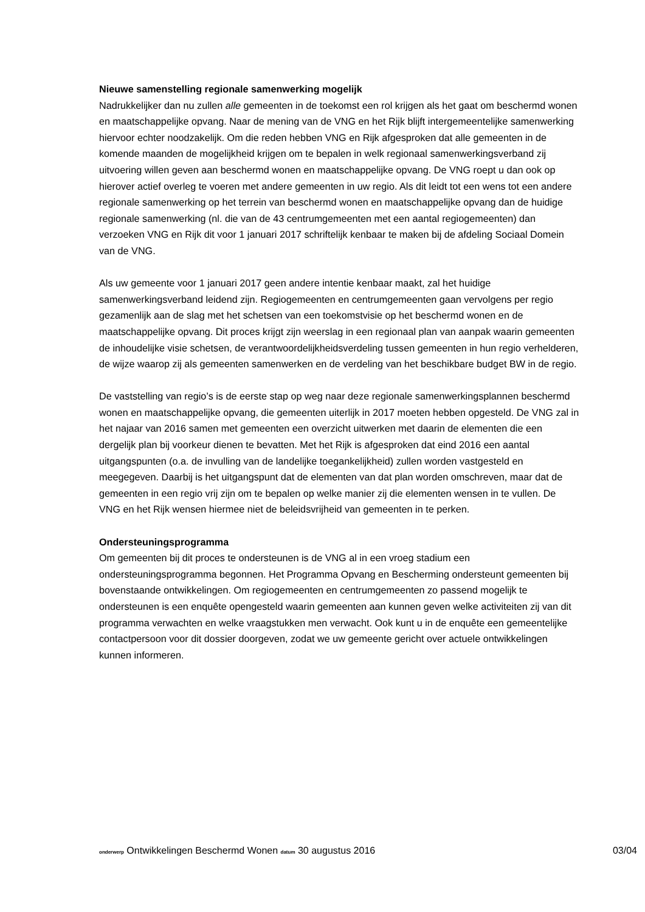Nieuwe samenstelling regionale samenwerking mogelijk
Nadrukkelijker dan nu zullen alle gemeenten in de toekomst een rol krijgen als het gaat om beschermd wonen en maatschappelijke opvang. Naar de mening van de VNG en het Rijk blijft intergemeentelijke samenwerking hiervoor echter noodzakelijk. Om die reden hebben VNG en Rijk afgesproken dat alle gemeenten in de komende maanden de mogelijkheid krijgen om te bepalen in welk regionaal samenwerkingsverband zij uitvoering willen geven aan beschermd wonen en maatschappelijke opvang. De VNG roept u dan ook op hierover actief overleg te voeren met andere gemeenten in uw regio. Als dit leidt tot een wens tot een andere regionale samenwerking op het terrein van beschermd wonen en maatschappelijke opvang dan de huidige regionale samenwerking (nl. die van de 43 centrumgemeenten met een aantal regiogemeenten) dan verzoeken VNG en Rijk dit voor 1 januari 2017 schriftelijk kenbaar te maken bij de afdeling Sociaal Domein van de VNG.
Als uw gemeente voor 1 januari 2017 geen andere intentie kenbaar maakt, zal het huidige samenwerkingsverband leidend zijn. Regiogemeenten en centrumgemeenten gaan vervolgens per regio gezamenlijk aan de slag met het schetsen van een toekomstvisie op het beschermd wonen en de maatschappelijke opvang. Dit proces krijgt zijn weerslag in een regionaal plan van aanpak waarin gemeenten de inhoudelijke visie schetsen, de verantwoordelijkheidsverdeling tussen gemeenten in hun regio verhelderen, de wijze waarop zij als gemeenten samenwerken en de verdeling van het beschikbare budget BW in de regio.
De vaststelling van regio’s is de eerste stap op weg naar deze regionale samenwerkingsplannen beschermd wonen en maatschappelijke opvang, die gemeenten uiterlijk in 2017 moeten hebben opgesteld. De VNG zal in het najaar van 2016 samen met gemeenten een overzicht uitwerken met daarin de elementen die een dergelijk plan bij voorkeur dienen te bevatten. Met het Rijk is afgesproken dat eind 2016 een aantal uitgangspunten (o.a. de invulling van de landelijke toegankelijkheid) zullen worden vastgesteld en meegegeven. Daarbij is het uitgangspunt dat de elementen van dat plan worden omschreven, maar dat de gemeenten in een regio vrij zijn om te bepalen op welke manier zij die elementen wensen in te vullen. De VNG en het Rijk wensen hiermee niet de beleidsvrijheid van gemeenten in te perken.
Ondersteuningsprogramma
Om gemeenten bij dit proces te ondersteunen is de VNG al in een vroeg stadium een ondersteuningsprogramma begonnen. Het Programma Opvang en Bescherming ondersteunt gemeenten bij bovenstaande ontwikkelingen. Om regiogemeenten en centrumgemeenten zo passend mogelijk te ondersteunen is een enquête opengesteld waarin gemeenten aan kunnen geven welke activiteiten zij van dit programma verwachten en welke vraagstukken men verwacht. Ook kunt u in de enquête een gemeentelijke contactpersoon voor dit dossier doorgeven, zodat we uw gemeente gericht over actuele ontwikkelingen kunnen informeren.
onderwerp Ontwikkelingen Beschermd Wonen datum 30 augustus 2016 03/04